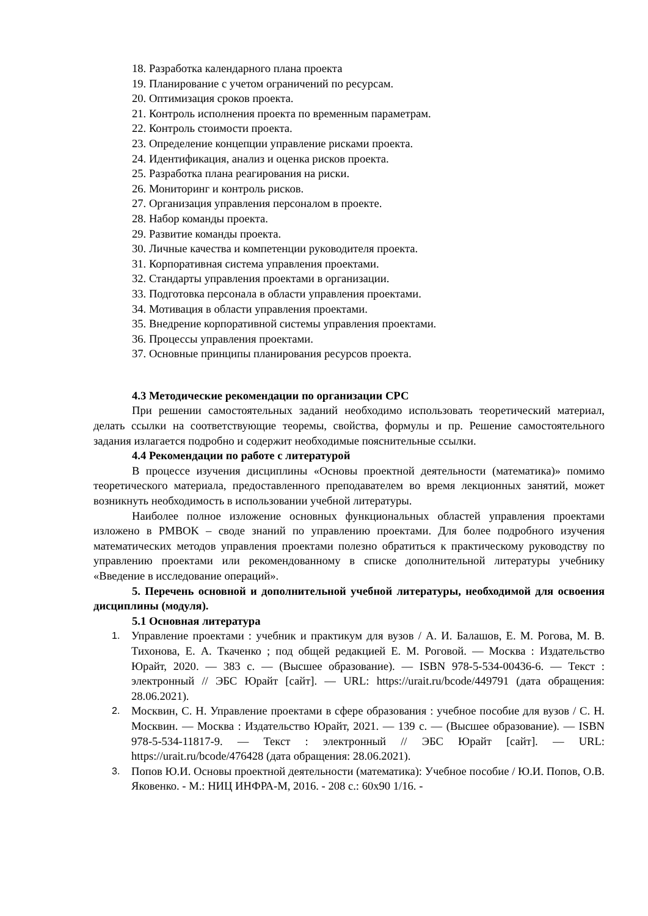18. Разработка календарного плана проекта
19. Планирование с учетом ограничений по ресурсам.
20. Оптимизация сроков проекта.
21. Контроль исполнения проекта по временным параметрам.
22. Контроль стоимости проекта.
23. Определение концепции управление рисками проекта.
24. Идентификация, анализ и оценка рисков проекта.
25. Разработка плана реагирования на риски.
26. Мониторинг и контроль рисков.
27. Организация управления персоналом в проекте.
28. Набор команды проекта.
29. Развитие команды проекта.
30. Личные качества и компетенции руководителя проекта.
31. Корпоративная система управления проектами.
32. Стандарты управления проектами в организации.
33. Подготовка персонала в области управления проектами.
34. Мотивация в области управления проектами.
35. Внедрение корпоративной системы управления проектами.
36. Процессы управления проектами.
37. Основные принципы планирования ресурсов проекта.
4.3 Методические рекомендации по организации СРС
При решении самостоятельных заданий необходимо использовать теоретический материал, делать ссылки на соответствующие теоремы, свойства, формулы и пр. Решение самостоятельного задания излагается подробно и содержит необходимые пояснительные ссылки.
4.4 Рекомендации по работе с литературой
В процессе изучения дисциплины «Основы проектной деятельности (математика)» помимо теоретического материала, предоставленного преподавателем во время лекционных занятий, может возникнуть необходимость в использовании учебной литературы.
Наиболее полное изложение основных функциональных областей управления проектами изложено в PMBOK – своде знаний по управлению проектами. Для более подробного изучения математических методов управления проектами полезно обратиться к практическому руководству по управлению проектами или рекомендованному в списке дополнительной литературы учебнику «Введение в исследование операций».
5. Перечень основной и дополнительной учебной литературы, необходимой для освоения дисциплины (модуля).
5.1 Основная литература
1.
Управление проектами : учебник и практикум для вузов / А. И. Балашов, Е. М. Рогова, М. В. Тихонова, Е. А. Ткаченко ; под общей редакцией Е. М. Роговой. — Москва : Издательство Юрайт, 2020. — 383 с. — (Высшее образование). — ISBN 978-5-534-00436-6. — Текст : электронный // ЭБС Юрайт [сайт]. — URL: https://urait.ru/bcode/449791 (дата обращения: 28.06.2021).
2.
Москвин, С. Н. Управление проектами в сфере образования : учебное пособие для вузов / С. Н. Москвин. — Москва : Издательство Юрайт, 2021. — 139 с. — (Высшее образование). — ISBN 978-5-534-11817-9. — Текст : электронный // ЭБС Юрайт [сайт]. — URL: https://urait.ru/bcode/476428 (дата обращения: 28.06.2021).
3.
Попов Ю.И. Основы проектной деятельности (математика): Учебное пособие / Ю.И. Попов, О.В. Яковенко. - М.: НИЦ ИНФРА-М, 2016. - 208 с.: 60x90 1/16. -